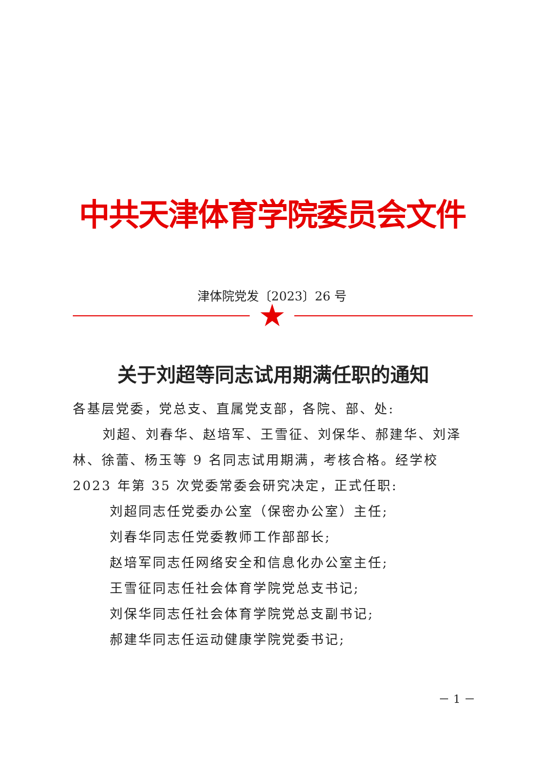中共天津体育学院委员会文件
津体院党发〔2023〕26 号
★
关于刘超等同志试用期满任职的通知
各基层党委，党总支、直属党支部，各院、部、处:
刘超、刘春华、赵培军、王雪征、刘保华、郝建华、刘泽林、徐蕾、杨玉等 9 名同志试用期满，考核合格。经学校 2023 年第 35 次党委常委会研究决定，正式任职:
刘超同志任党委办公室（保密办公室）主任;
刘春华同志任党委教师工作部部长;
赵培军同志任网络安全和信息化办公室主任;
王雪征同志任社会体育学院党总支书记;
刘保华同志任社会体育学院党总支副书记;
郝建华同志任运动健康学院党委书记;
－ 1 －